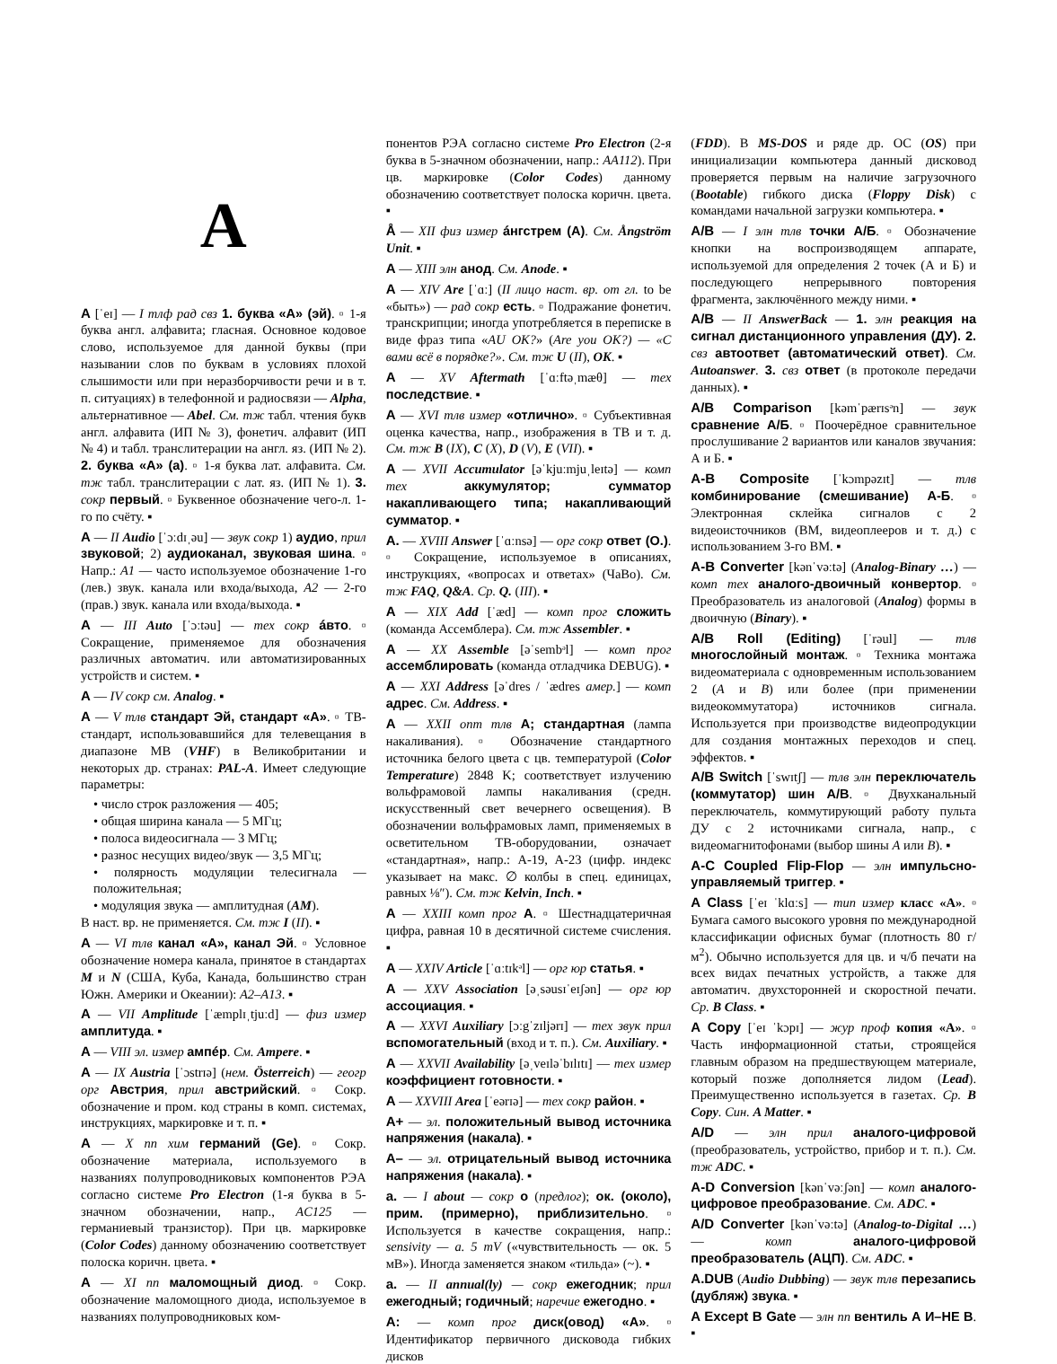A
A [ˈeɪ] — I тлф рад свз 1. буква «А» (эй). ▫ 1-я буква англ. алфавита; гласная. Основное кодовое слово, используемое для данной буквы (при назывании слов по буквам в условиях плохой слышимости или при неразборчивости речи и в т. п. ситуациях) в телефонной и радиосвязи — Alpha, альтернативное — Abel. См. тж табл. чтения букв англ. алфавита (ИП № 3), фонетич. алфавит (ИП № 4) и табл. транслитерации на англ. яз. (ИП № 2). 2. буква «А» (а). ▫ 1-я буква лат. алфавита. См. тж табл. транслитерации с лат. яз. (ИП № 1). 3. сокр первый. ▫ Буквенное обозначение чего-л. 1-го по счёту. ▪
A — II Audio [ˈɔːdɪˌəu] — звук сокр 1) аудио, прил звуковой; 2) аудиоканал, звуковая шина. ▫ Напр.: A1 — часто используемое обозначение 1-го (лев.) звук. канала или входа/выхода, A2 — 2-го (прав.) звук. канала или входа/выхода. ▪
A — III Auto [ˈɔːtəu] — тех сокр áвто. ▫ Сокращение, применяемое для обозначения различных автоматич. или автоматизированных устройств и систем. ▪
A — IV сокр см. Analog. ▪
A — V тлв стандарт Эй, стандарт «А». ▫ ТВ-стандарт, использовавшийся для телевещания в диапазоне МВ (VHF) в Великобритании и некоторых др. странах: PAL-A. Имеет следующие параметры:
• число строк разложения — 405;
• общая ширина канала — 5 МГц;
• полоса видеосигнала — 3 МГц;
• разнос несущих видео/звук — 3,5 МГц;
• полярность модуляции телесигнала — положительная;
• модуляция звука — амплитудная (AM).
В наст. вр. не применяется. См. тж I (II). ▪
A — VI тлв канал «А», канал Эй. ▫ Условное обозначение номера канала, принятое в стандартах M и N (США, Куба, Канада, большинство стран Южн. Америки и Океании): A2–A13. ▪
A — VII Amplitude [ˈæmplɪˌtjuːd] — физ измер амплитуда. ▪
A — VIII эл. измер ампéр. См. Ampere. ▪
A — IX Austria [ˈɔstrɪə] (нем. Österreich) — геогр орг Австрия, прил австрийский. ▫ Сокр. обозначение и пром. код страны в комп. системах, инструкциях, маркировке и т. п. ▪
A — X пп хим германий (Ge). ▫ Сокр. обозначение материала, используемого в названиях полупроводниковых компонентов РЭА согласно системе Pro Electron (1-я буква в 5-значном обозначении, напр., AC125 — германиевый транзистор). При цв. маркировке (Color Codes) данному обозначению соответствует полоска коричн. цвета. ▪
A — XI пп маломощный диод. ▫ Сокр. обозначение маломощного диода, используемое в названиях полупроводниковых ком-
понентов РЭА согласно системе Pro Electron (2-я буква в 5-значном обозначении, напр.: AA112). При цв. маркировке (Color Codes) данному обозначению соответствует полоска коричн. цвета. ▪
Å — XII физ измер áнгстрем (А). См. Ångström Unit. ▪
A — XIII элн анод. См. Anode. ▪
A — XIV Are [ˈɑː] (II лицо наст. вр. от гл. to be «быть») — рад сокр есть. ▫ Подражание фонетич. транскрипции; иногда употребляется в переписке в виде фраз типа «AU OK?» (Are you OK?) — «С вами всё в порядке?». См. тж U (II), OK. ▪
A — XV Aftermath [ˈɑːftəˌmæθ] — тех последствие. ▪
A — XVI тлв измер «отлично». ▫ Субъективная оценка качества, напр., изображения в ТВ и т. д. См. тж B (IX), C (X), D (V), E (VII). ▪
A — XVII Accumulator [əˈkjuːmjuˌleɪtə] — комп тех аккумулятор; сумматор накапливающего типа; накапливающий сумматор. ▪
A. — XVIII Answer [ˈɑːnsə] — орг сокр ответ (О.). ▫ Сокращение, используемое в описаниях, инструкциях, «вопросах и ответах» (ЧаВо). См. тж FAQ, Q&A. Ср. Q. (III). ▪
A — XIX Add [ˈæd] — комп прог сложить (команда Ассемблера). См. тж Assembler. ▪
A — XX Assemble [əˈsembᵊl] — комп прог ассемблировать (команда отладчика DEBUG). ▪
A — XXI Address [əˈdres / ˈædres амер.] — комп адрес. См. Address. ▪
A — XXII опт тлв A; стандартная (лампа накаливания). ▫ Обозначение стандартного источника белого цвета с цв. температурой (Color Temperature) 2848 K; соответствует излучению вольфрамовой лампы накаливания (средн. искусственный свет вечернего освещения). В обозначении вольфрамовых ламп, применяемых в осветительном ТВ-оборудовании, означает «стандартная», напр.: A-19, A-23 (цифр. индекс указывает на макс. ∅ колбы в спец. единицах, равных ⅛″). См. тж Kelvin, Inch. ▪
A — XXIII комп прог А. ▫ Шестнадцатеричная цифра, равная 10 в десятичной системе счисления. ▪
A — XXIV Article [ˈɑːtɪkᵊl] — орг юр статья. ▪
A — XXV Association [əˌsəusɪˈeɪʃən] — орг юр ассоциация. ▪
A — XXVI Auxiliary [ɔːgˈzɪljərɪ] — тех звук прил вспомогательный (вход и т. п.). См. Auxiliary. ▪
A — XXVII Availability [əˌveɪləˈbɪlɪtɪ] — тех измер коэффициент готовности. ▪
A — XXVIII Area [ˈeərɪə] — тех сокр район. ▪
A+ — эл. положительный вывод источника напряжения (накала). ▪
A– — эл. отрицательный вывод источника напряжения (накала). ▪
a. — I about — сокр о (предлог); ок. (около), прим. (примерно), приблизительно. ▫ Используется в качестве сокращения, напр.: sensivity — a. 5 mV («чувствительность — ок. 5 мВ»). Иногда заменяется знаком «тильда» (~). ▪
a. — II annual(ly) — сокр ежегодник; прил ежегодный; годичный; наречие ежегодно. ▪
A: — комп прог диск(овод) «А». ▫ Идентификатор первичного дисковода гибких дисков
(FDD). В MS-DOS и ряде др. ОС (OS) при инициализации компьютера данный дисковод проверяется первым на наличие загрузочного (Bootable) гибкого диска (Floppy Disk) с командами начальной загрузки компьютера. ▪
A/B — I элн тлв точки А/Б. ▫ Обозначение кнопки на воспроизводящем аппарате, используемой для определения 2 точек (А и Б) и последующего непрерывного повторения фрагмента, заключённого между ними. ▪
A/B — II AnswerBack — 1. элн реакция на сигнал дистанционного управления (ДУ). 2. свз автоответ (автоматический ответ). См. Autoanswer. 3. свз ответ (в протоколе передачи данных). ▪
A/B Comparison [kəmˈpærɪsᵊn] — звук сравнение А/Б. ▫ Поочерёдное сравнительное прослушивание 2 вариантов или каналов звучания: А и Б. ▪
A-B Composite [ˈkɔmpəzɪt] — тлв комбинирование (смешивание) А-Б. ▫ Электронная склейка сигналов с 2 видеоисточников (ВМ, видеоплееров и т. д.) с использованием 3-го ВМ. ▪
A-B Converter [kənˈvəːtə] (Analog-Binary …) — комп тех аналого-двоичный конвертор. ▫ Преобразователь из аналоговой (Analog) формы в двоичную (Binary). ▪
A/B Roll (Editing) [ˈrəul] — тлв многослойный монтаж. ▫ Техника монтажа видеоматериала с одновременным использованием 2 (A и B) или более (при применении видеокоммутатора) источников сигнала. Используется при производстве видеопродукции для создания монтажных переходов и спец. эффектов. ▪
A/B Switch [ˈswɪtʃ] — тлв элн переключатель (коммутатор) шин А/В. ▫ Двухканальный переключатель, коммутирующий работу пульта ДУ с 2 источниками сигнала, напр., с видеомагнитофонами (выбор шины A или B). ▪
A-C Coupled Flip-Flop — элн импульсно-управляемый триггер. ▪
A Class [ˈeɪ ˈklɑːs] — тип измер класс «А». ▫ Бумага самого высокого уровня по международной классификации офисных бумаг (плотность 80 г/м<sup>2</sup>). Обычно используется для цв. и ч/б печати на всех видах печатных устройств, а также для автоматич. двухсторонней и скоростной печати. Ср. B Class. ▪
A Copy [ˈeɪ ˈkɔpɪ] — жур проф копия «А». ▫ Часть информационной статьи, строящейся главным образом на предшествующем материале, который позже дополняется лидом (Lead). Преимущественно используется в газетах. Ср. B Copy. Син. A Matter. ▪
A/D — элн прил аналого-цифровой (преобразователь, устройство, прибор и т. п.). См. тж ADC. ▪
A-D Conversion [kənˈvəːʃən] — комп аналого-цифровое преобразование. См. ADC. ▪
A/D Converter [kənˈvəːtə] (Analog-to-Digital …) — комп аналого-цифровой преобразователь (АЦП). См. ADC. ▪
A.DUB (Audio Dubbing) — звук тлв перезапись (дубляж) звука. ▪
A Except B Gate — элн пп вентиль А И–НЕ В. ▪